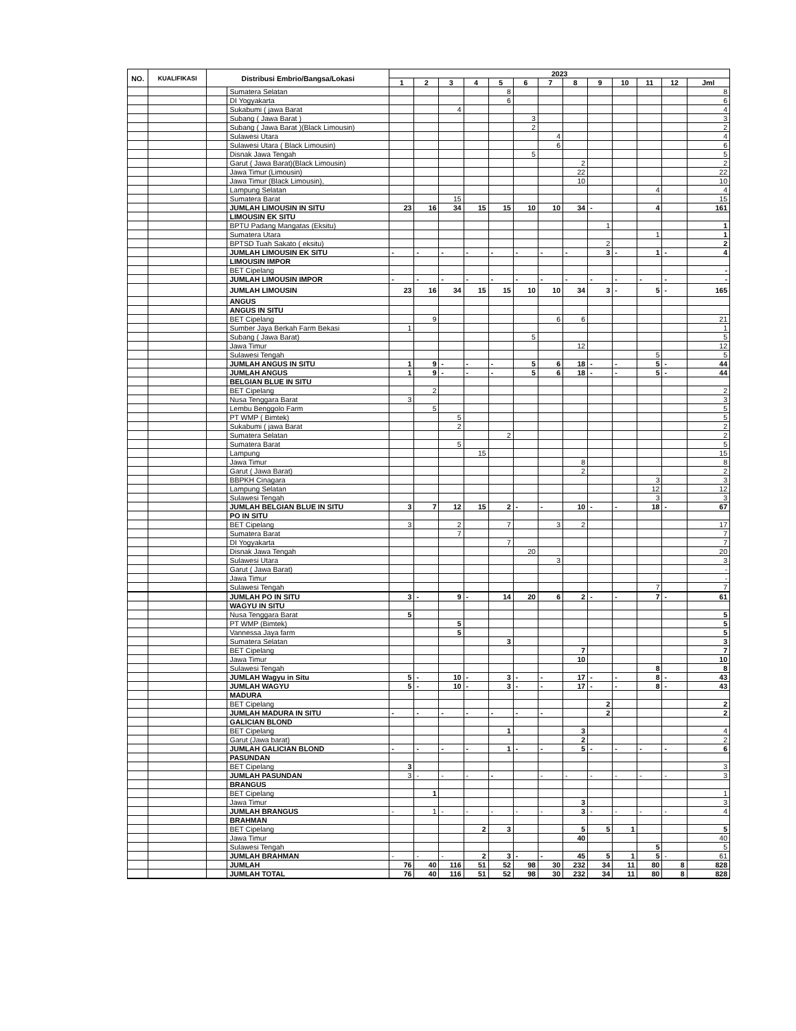| NO. | KUALIFIKASI | Distribusi Embrio/Bangsa/Lokasi | | 2023 | | | | | | | | | | | | |
| --- | --- | --- | --- | --- | --- | --- | --- | --- | --- | --- | --- | --- | --- | --- | --- | --- |
| | | | | 1 | 2 | 3 | 4 | 5 | 6 | 7 | 8 | 9 | 10 | 11 | 12 | Jml |
| | | | Sumatera Selatan | | | | | 8 | | | | | | | | 8 |
| | | | DI Yogyakarta | | | | | 6 | | | | | | | | 6 |
| | | | Sukabumi ( jawa Barat | | | 4 | | | | | | | | | | 4 |
| | | | Subang ( Jawa Barat ) | | | | | | 3 | | | | | | | 3 |
| | | | Subang ( Jawa Barat )(Black Limousin) | | | | | | 2 | | | | | | | 2 |
| | | | Sulawesi Utara | | | | | | | 4 | | | | | | 4 |
| | | | Sulawesi Utara ( Black Limousin) | | | | | | | 6 | | | | | | 6 |
| | | | Disnak Jawa Tengah | | | | | | 5 | | | | | | | 5 |
| | | | Garut ( Jawa Barat)(Black Limousin) | | | | | | | | 2 | | | | | 2 |
| | | | Jawa Timur (Limousin) | | | | | | | | 22 | | | | | 22 |
| | | | Jawa Timur (Black Limousin), | | | | | | | | 10 | | | | | 10 |
| | | | Lampung Selatan | | | | | | | | | | | 4 | | 4 |
| | | | Sumatera Barat | | | 15 | | | | | | | | | | 15 |
| | | | JUMLAH LIMOUSIN IN SITU | 23 | 16 | 34 | 15 | 15 | 10 | 10 | 34 | - | | 4 | | 161 |
| | | | LIMOUSIN EK SITU | | | | | | | | | | | | | |
| | | | BPTU Padang Mangatas (Eksitu) | | | | | | | | | 1 | | | | 1 |
| | | | Sumatera Utara | | | | | | | | | | | 1 | | 1 |
| | | | BPTSD Tuah Sakato ( eksitu) | | | | | | | | | 2 | | | | 2 |
| | | | JUMLAH LIMOUSIN EK SITU | - | - | - | - | - | - | - | - | 3 | - | 1 | - | 4 |
| | | | LIMOUSIN IMPOR | | | | | | | | | | | | | |
| | | | BET Cipelang | | | | | | | | | | | | | - |
| | | | JUMLAH LIMOUSIN IMPOR | - | - | - | - | - | - | - | - | - | - | - | - | - |
| | | | JUMLAH LIMOUSIN | 23 | 16 | 34 | 15 | 15 | 10 | 10 | 34 | 3 | - | 5 | - | 165 |
| | | | ANGUS | | | | | | | | | | | | | |
| | | | ANGUS IN SITU | | | | | | | | | | | | | |
| | | | BET Cipelang | | 9 | | | | | 6 | 6 | | | | | 21 |
| | | | Sumber Jaya Berkah Farm Bekasi | 1 | | | | | | | | | | | | 1 |
| | | | Subang ( Jawa Barat) | | | | | | 5 | | | | | | | 5 |
| | | | Jawa Timur | | | | | | | | 12 | | | | | 12 |
| | | | Sulawesi Tengah | | | | | | | | | | | 5 | | 5 |
| | | | JUMLAH ANGUS IN SITU | 1 | 9 | - | - | - | 5 | 6 | 18 | - | - | 5 | - | 44 |
| | | | JUMLAH ANGUS | 1 | 9 | - | - | - | 5 | 6 | 18 | - | - | 5 | - | 44 |
| | | | BELGIAN BLUE IN SITU | | | | | | | | | | | | | |
| | | | BET Cipelang | | 2 | | | | | | | | | | | 2 |
| | | | Nusa Tenggara Barat | 3 | | | | | | | | | | | | 3 |
| | | | Lembu Benggolo Farm | | 5 | | | | | | | | | | | 5 |
| | | | PT WMP ( Bimtek) | | | 5 | | | | | | | | | | 5 |
| | | | Sukabumi ( jawa Barat | | | 2 | | | | | | | | | | 2 |
| | | | Sumatera Selatan | | | | | 2 | | | | | | | | 2 |
| | | | Sumatera Barat | | | 5 | | | | | | | | | | 5 |
| | | | Lampung | | | | 15 | | | | | | | | | 15 |
| | | | Jawa Timur | | | | | | | | 8 | | | | | 8 |
| | | | Garut ( Jawa Barat) | | | | | | | | 2 | | | | | 2 |
| | | | BBPKH Cinagara | | | | | | | | | | | 3 | | 3 |
| | | | Lampung Selatan | | | | | | | | | | | 12 | | 12 |
| | | | Sulawesi Tengah | | | | | | | | | | | 3 | | 3 |
| | | | JUMLAH BELGIAN BLUE IN SITU | 3 | 7 | 12 | 15 | 2 | - | - | 10 | - | - | 18 | - | 67 |
| | | | PO IN SITU | | | | | | | | | | | | | |
| | | | BET Cipelang | 3 | | 2 | | 7 | | 3 | 2 | | | | | 17 |
| | | | Sumatera Barat | | | 7 | | | | | | | | | | 7 |
| | | | DI Yogyakarta | | | | | 7 | | | | | | | | 7 |
| | | | Disnak Jawa Tengah | | | | | | 20 | | | | | | | 20 |
| | | | Sulawesi Utara | | | | | | | 3 | | | | | | 3 |
| | | | Garut ( Jawa Barat) | | | | | | | | | | | | | - |
| | | | Jawa Timur | | | | | | | | | | | | | - |
| | | | Sulawesi Tengah | | | | | | | | | | | 7 | | 7 |
| | | | JUMLAH PO IN SITU | 3 | - | 9 | - | 14 | 20 | 6 | 2 | - | - | 7 | - | 61 |
| | | | WAGYU IN SITU | | | | | | | | | | | | | |
| | | | Nusa Tenggara Barat | 5 | | | | | | | | | | | | 5 |
| | | | PT WMP (Bimtek) | | | 5 | | | | | | | | | | 5 |
| | | | Vannessa Jaya farm | | | 5 | | | | | | | | | | 5 |
| | | | Sumatera Selatan | | | | | 3 | | | | | | | | 3 |
| | | | BET Cipelang | | | | | | | | 7 | | | | | 7 |
| | | | Jawa Timur | | | | | | | | 10 | | | | | 10 |
| | | | Sulawesi Tengah | | | | | | | | | | | 8 | | 8 |
| | | | JUMLAH Wagyu in Situ | 5 | - | 10 | - | 3 | - | - | 17 | - | - | 8 | - | 43 |
| | | | JUMLAH WAGYU | 5 | - | 10 | - | 3 | - | - | 17 | - | - | 8 | - | 43 |
| | | | MADURA | | | | | | | | | | | | | |
| | | | BET Cipelang | | | | | | | | | 2 | | | | 2 |
| | | | JUMLAH MADURA IN SITU | - | - | - | - | - | - | - | | 2 | | | | 2 |
| | | | GALICIAN BLOND | | | | | | | | | | | | | |
| | | | BET Cipelang | | | | | 1 | | | 3 | | | | | 4 |
| | | | Garut (Jawa barat) | | | | | | | | 2 | | | | | 2 |
| | | | JUMLAH GALICIAN BLOND | - | - | - | - | 1 | - | - | 5 | - | - | - | - | 6 |
| | | | PASUNDAN | | | | | | | | | | | | | |
| | | | BET Cipelang | 3 | | | | | | | | | | | | 3 |
| | | | JUMLAH PASUNDAN | 3 | - | - | - | - | | - | - | - | - | - | - | 3 |
| | | | BRANGUS | | | | | | | | | | | | | |
| | | | BET Cipelang | | 1 | | | | | | | | | | | 1 |
| | | | Jawa Timur | | | | | | | | 3 | | | | | 3 |
| | | | JUMLAH BRANGUS | - | 1 | - | - | - | - | - | 3 | - | - | - | - | 4 |
| | | | BRAHMAN | | | | | | | | | | | | | |
| | | | BET Cipelang | | | | 2 | 3 | | | 5 | 5 | 1 | | | 5 |
| | | | Jawa Timur | | | | | | | | 40 | | | | | 40 |
| | | | Sulawesi Tengah | | | | | | | | | | | 5 | | 5 |
| | | | JUMLAH BRAHMAN | - | - | - | 2 | 3 | - | - | 45 | 5 | 1 | 5 | - | 61 |
| | | | JUMLAH | 76 | 40 | 116 | 51 | 52 | 98 | 30 | 232 | 34 | 11 | 80 | 8 | 828 |
| | | | JUMLAH TOTAL | 76 | 40 | 116 | 51 | 52 | 98 | 30 | 232 | 34 | 11 | 80 | 8 | 828 |